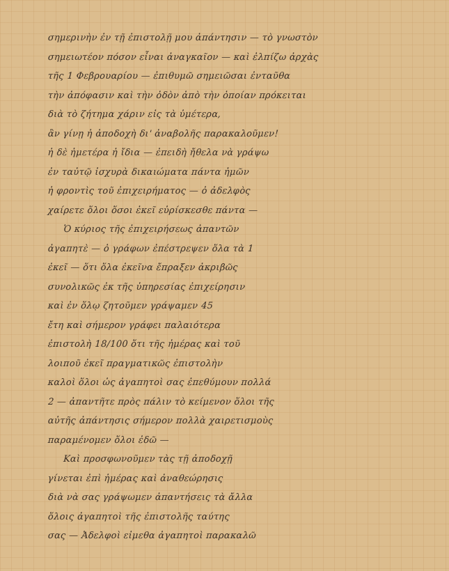σημερινὴν ἐν τῇ ἐπιστολῇ μου ἀπάντησιν — τὸ γνωστὸν
σημειωτέον πόσον εἶναι ἀναγκαῖον — καὶ ἐλπίζω ἀρχὰς
τῆς 1 Φεβρουαρίου — ἐπιθυμῶ σημειῶσαι ἐνταῦθα
τὴν ἀπόφασιν καὶ τὴν ὁδὸν ἀπὸ τὴν ὁποίαν πρόκειται
διὰ τὸ ζήτημα χάριν εἰς τὰ ὑμέτερα,
ἂν γίνῃ ἡ ἀποδοχὴ δι' ἀναβολῆς παρακαλοῦμεν!
ἡ δὲ ἡμετέρα ἡ ἴδια — ἐπειδὴ ἤθελα νὰ γράψω
ἐν ταὐτῷ ἰσχυρὰ δικαιώματα πάντα ἡμῶν
ἡ φροντὶς τοῦ ἐπιχειρήματος — ὁ ἀδελφὸς
χαίρετε ὅλοι ὅσοι ἐκεῖ εὑρίσκεσθε πάντα —
Ὁ κύριος τῆς ἐπιχειρήσεως ἀπαντῶν
ἀγαπητὲ — ὁ γράφων ἐπέστρεψεν ὅλα τὰ 1
ἐκεῖ — ὅτι ὅλα ἐκεῖνα ἔπραξεν ἀκριβῶς
συνολικῶς ἐκ τῆς ὑπηρεσίας ἐπιχείρησιν
καὶ ἐν ὅλῳ ζητοῦμεν γράψαμεν 45
ἔτη καὶ σήμερον γράφει παλαιότερα
ἐπιστολὴ 18/100 ὅτι τῆς ἡμέρας καὶ τοῦ
λοιποῦ ἐκεῖ πραγματικῶς ἐπιστολὴν
καλοὶ ὅλοι ὡς ἀγαπητοὶ σας ἐπεθύμουν πολλά
2 — ἀπαντῆτε πρὸς πάλιν τὸ κείμενον ὅλοι τῆς
αὐτῆς ἀπάντησις σήμερον πολλὰ χαιρετισμοὺς
παραμένομεν ὅλοι ἐδῶ —
Καὶ προσφωνοῦμεν τὰς τῇ ἀποδοχῇ
γίνεται ἐπὶ ἡμέρας καὶ ἀναθεώρησις
διὰ νὰ σας γράψωμεν ἀπαντήσεις τὰ ἄλλα
ὅλοις ἀγαπητοὶ τῆς ἐπιστολῆς ταύτης
σας — Ἀδελφοὶ εἰμεθα ἀγαπητοὶ παρακαλῶ